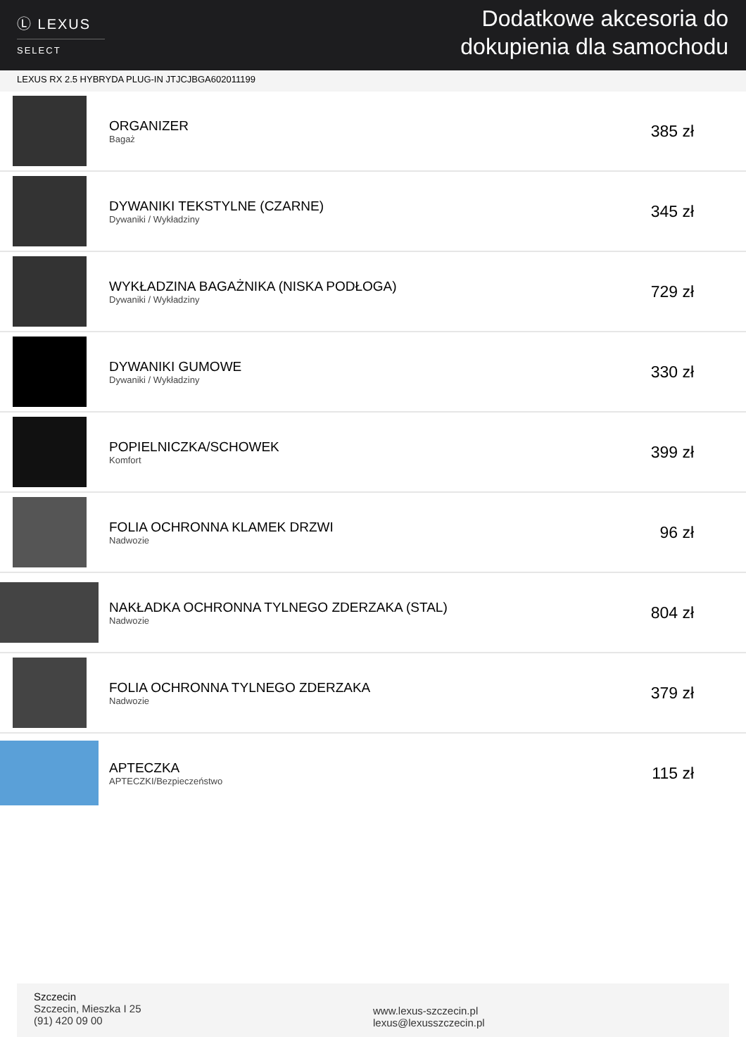Ⓛ LEXUS
SELECT
Dodatkowe akcesoria do
dokupienia dla samochodu
LEXUS RX 2.5 HYBRYDA PLUG-IN JTJCJBGA602011199
ORGANIZER
Bagaż
385 zł
DYWANIKI TEKSTYLNE (CZARNE)
Dywaniki / Wykładziny
345 zł
WYKŁADZINA BAGAŻNIKA (NISKA PODŁOGA)
Dywaniki / Wykładziny
729 zł
DYWANIKI GUMOWE
Dywaniki / Wykładziny
330 zł
POPIELNICZKA/SCHOWEK
Komfort
399 zł
FOLIA OCHRONNA KLAMEK DRZWI
Nadwozie
96 zł
NAKŁADKA OCHRONNA TYLNEGO ZDERZAKA (STAL)
Nadwozie
804 zł
FOLIA OCHRONNA TYLNEGO ZDERZAKA
Nadwozie
379 zł
APTECZKA
APTECZKI/Bezpieczeństwo
115 zł
Szczecin
Szczecin, Mieszka I 25
(91) 420 09 00
www.lexus-szczecin.pl
lexus@lexusszczecin.pl